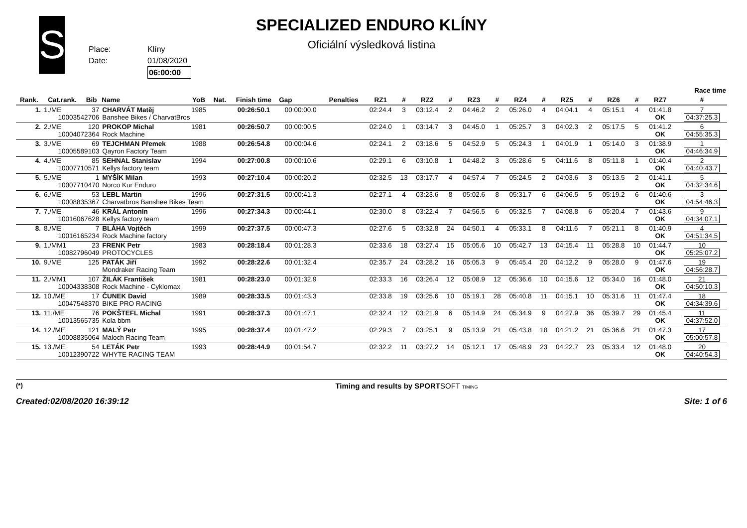S
Place: Klíny
Date: 01/08/2020
06:00:00
SPECIALIZED ENDURO KLÍNY
Oficiální výsledková listina
| Race time | | | | | | | | | | | | | | | | | | | | | | |
| --- | --- | --- | --- | --- | --- | --- | --- | --- | --- | --- | --- | --- | --- | --- | --- | --- | --- | --- | --- | --- | --- | --- |
| Rank. | Cat.rank. | Bib | Name | YoB | Nat. | Finish time | Gap | Penalties | RZ1 | # | RZ2 | # | RZ3 | # | RZ4 | # | RZ5 | # | RZ6 | # | RZ7 | # |
| 1. | 1./ME | 37 | CHARVÁT Matěj | 1985 | | 00:26:50.1 | 00:00:00.0 | | 02:24.4 | 3 | 03:12.4 | 2 | 04:46.2 | 2 | 05:26.0 | 4 | 04:04.1 | 4 | 05:15.1 | 4 | 01:41.8 | 7 |
| 10003542706 | | | Banshee Bikes / CharvatBros | | | | | | | | | | | | | | | | | | OK | 04:37:25.3 |
| 2. | 2./ME | 120 | PROKOP Michal | 1981 | | 00:26:50.7 | 00:00:00.5 | | 02:24.0 | 1 | 03:14.7 | 3 | 04:45.0 | 1 | 05:25.7 | 3 | 04:02.3 | 2 | 05:17.5 | 5 | 01:41.2 | 6 |
| 10004072364 | | | Rock Machine | | | | | | | | | | | | | | | | | | OK | 04:55:35.3 |
| 3. | 3./ME | 69 | TEJCHMAN Přemek | 1988 | | 00:26:54.8 | 00:00:04.6 | | 02:24.1 | 2 | 03:18.6 | 5 | 04:52.9 | 5 | 05:24.3 | 1 | 04:01.9 | 1 | 05:14.0 | 3 | 01:38.9 | 1 |
| 10005589103 | | | Qayron Factory Team | | | | | | | | | | | | | | | | | | OK | 04:46:34.9 |
| 4. | 4./ME | 85 | SEHNAL Stanislav | 1994 | | 00:27:00.8 | 00:00:10.6 | | 02:29.1 | 6 | 03:10.8 | 1 | 04:48.2 | 3 | 05:28.6 | 5 | 04:11.6 | 8 | 05:11.8 | 1 | 01:40.4 | 2 |
| 10007710571 | | | Kellys factory team | | | | | | | | | | | | | | | | | | OK | 04:40:43.7 |
| 5. | 5./ME | 1 | MYŠÍK Milan | 1993 | | 00:27:10.4 | 00:00:20.2 | | 02:32.5 | 13 | 03:17.7 | 4 | 04:57.4 | 7 | 05:24.5 | 2 | 04:03.6 | 3 | 05:13.5 | 2 | 01:41.1 | 5 |
| 10007710470 | | | Norco Kur Enduro | | | | | | | | | | | | | | | | | | OK | 04:32:34.6 |
| 6. | 6./ME | 53 | LEBL Martin | 1996 | | 00:27:31.5 | 00:00:41.3 | | 02:27.1 | 4 | 03:23.6 | 8 | 05:02.6 | 8 | 05:31.7 | 6 | 04:06.5 | 5 | 05:19.2 | 6 | 01:40.6 | 3 |
| 10008835367 | | | Charvatbros Banshee Bikes Team | | | | | | | | | | | | | | | | | | OK | 04:54:46.3 |
| 7. | 7./ME | 46 | KRÁL Antonín | 1996 | | 00:27:34.3 | 00:00:44.1 | | 02:30.0 | 8 | 03:22.4 | 7 | 04:56.5 | 6 | 05:32.5 | 7 | 04:08.8 | 6 | 05:20.4 | 7 | 01:43.6 | 9 |
| 10016067628 | | | Kellys factory team | | | | | | | | | | | | | | | | | | OK | 04:34:07.1 |
| 8. | 8./ME | 7 | BLÁHA Vojtěch | 1999 | | 00:27:37.5 | 00:00:47.3 | | 02:27.6 | 5 | 03:32.8 | 24 | 04:50.1 | 4 | 05:33.1 | 8 | 04:11.6 | 7 | 05:21.1 | 8 | 01:40.9 | 4 |
| 10016165234 | | | Rock Machine factory | | | | | | | | | | | | | | | | | | OK | 04:51:34.5 |
| 9. | 1./MM1 | 23 | FRENK Petr | 1983 | | 00:28:18.4 | 00:01:28.3 | | 02:33.6 | 18 | 03:27.4 | 15 | 05:05.6 | 10 | 05:42.7 | 13 | 04:15.4 | 11 | 05:28.8 | 10 | 01:44.7 | 10 |
| 10082796049 | | | PROTOCYCLES | | | | | | | | | | | | | | | | | | OK | 05:25:07.2 |
| 10. | 9./ME | 125 | PATÁK Jiří | 1992 | | 00:28:22.6 | 00:01:32.4 | | 02:35.7 | 24 | 03:28.2 | 16 | 05:05.3 | 9 | 05:45.4 | 20 | 04:12.2 | 9 | 05:28.0 | 9 | 01:47.6 | 19 |
| | | | Mondraker Racing Team | | | | | | | | | | | | | | | | | | OK | 04:56:28.7 |
| 11. | 2./MM1 | 107 | ŽILÁK František | 1981 | | 00:28:23.0 | 00:01:32.9 | | 02:33.3 | 16 | 03:26.4 | 12 | 05:08.9 | 12 | 05:36.6 | 10 | 04:15.6 | 12 | 05:34.0 | 16 | 01:48.0 | 21 |
| 10004338308 | | | Rock Machine - Cyklomax | | | | | | | | | | | | | | | | | | OK | 04:50:10.3 |
| 12. | 10./ME | 17 | ČUNEK David | 1989 | | 00:28:33.5 | 00:01:43.3 | | 02:33.8 | 19 | 03:25.6 | 10 | 05:19.1 | 28 | 05:40.8 | 11 | 04:15.1 | 10 | 05:31.6 | 11 | 01:47.4 | 18 |
| 10047548370 | | | BIKE PRO RACING | | | | | | | | | | | | | | | | | | OK | 04:34:39.6 |
| 13. | 11./ME | 76 | POKŠTEFL Michal | 1991 | | 00:28:37.3 | 00:01:47.1 | | 02:32.4 | 12 | 03:21.9 | 6 | 05:14.9 | 24 | 05:34.9 | 9 | 04:27.9 | 36 | 05:39.7 | 29 | 01:45.4 | 11 |
| 10013565735 | | | Kola bbm | | | | | | | | | | | | | | | | | | OK | 04:37:52.0 |
| 14. | 12./ME | 121 | MALÝ Petr | 1995 | | 00:28:37.4 | 00:01:47.2 | | 02:29.3 | 7 | 03:25.1 | 9 | 05:13.9 | 21 | 05:43.8 | 18 | 04:21.2 | 21 | 05:36.6 | 21 | 01:47.3 | 17 |
| 10008835064 | | | Maloch Racing Team | | | | | | | | | | | | | | | | | | OK | 05:00:57.8 |
| 15. | 13./ME | 54 | LETÁK Petr | 1993 | | 00:28:44.9 | 00:01:54.7 | | 02:32.2 | 11 | 03:27.2 | 14 | 05:12.1 | 17 | 05:48.9 | 23 | 04:22.7 | 23 | 05:33.4 | 12 | 01:48.0 | 20 |
| 10012390722 | | | WHYTE RACING TEAM | | | | | | | | | | | | | | | | | | OK | 04:40:54.3 |
(*)
Created:02/08/2020 16:39:12
Timing and results by SPORTSOFT TIMING
Site: 1 of 6